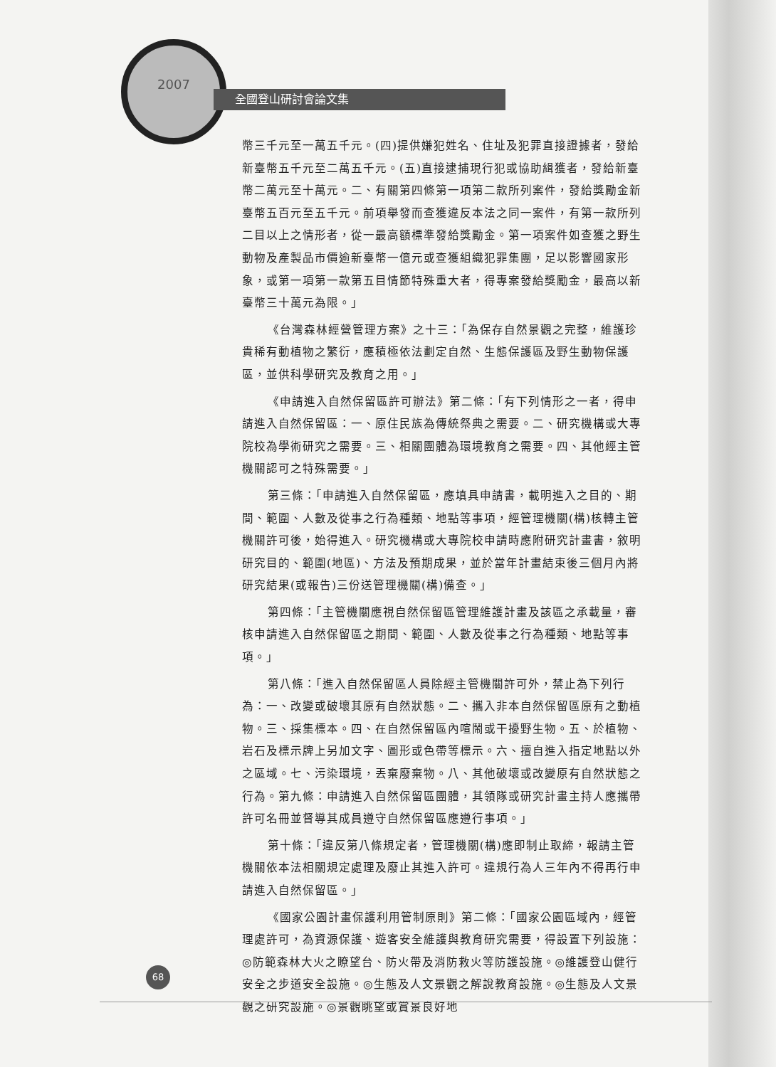2007
全國登山研討會論文集
幣三千元至一萬五千元。(四)提供嫌犯姓名、住址及犯罪直接證據者，發給新臺幣五千元至二萬五千元。(五)直接逮捕現行犯或協助緝獲者，發給新臺幣二萬元至十萬元。二、有關第四條第一項第二款所列案件，發給獎勵金新臺幣五百元至五千元。前項舉發而查獲違反本法之同一案件，有第一款所列二目以上之情形者，從一最高額標準發給獎勵金。第一項案件如查獲之野生動物及產製品市價逾新臺幣一億元或查獲組織犯罪集團，足以影響國家形象，或第一項第一款第五目情節特殊重大者，得專案發給獎勵金，最高以新臺幣三十萬元為限。」
《台灣森林經營管理方案》之十三：「為保存自然景觀之完整，維護珍貴稀有動植物之繁衍，應積極依法劃定自然、生態保護區及野生動物保護區，並供科學研究及教育之用。」
《申請進入自然保留區許可辦法》第二條：「有下列情形之一者，得申請進入自然保留區：一、原住民族為傳統祭典之需要。二、研究機構或大專院校為學術研究之需要。三、相關團體為環境教育之需要。四、其他經主管機關認可之特殊需要。」
第三條：「申請進入自然保留區，應填具申請書，載明進入之目的、期間、範圍、人數及從事之行為種類、地點等事項，經管理機關(構)核轉主管機關許可後，始得進入。研究機構或大專院校申請時應附研究計畫書，敘明研究目的、範圍(地區)、方法及預期成果，並於當年計畫結束後三個月內將研究結果(或報告)三份送管理機關(構)備查。」
第四條：「主管機關應視自然保留區管理維護計畫及該區之承載量，審核申請進入自然保留區之期間、範圍、人數及從事之行為種類、地點等事項。」
第八條：「進入自然保留區人員除經主管機關許可外，禁止為下列行為：一、改變或破壞其原有自然狀態。二、攜入非本自然保留區原有之動植物。三、採集標本。四、在自然保留區內喧鬧或干擾野生物。五、於植物、岩石及標示牌上另加文字、圖形或色帶等標示。六、擅自進入指定地點以外之區域。七、污染環境，丟棄廢棄物。八、其他破壞或改變原有自然狀態之行為。第九條：申請進入自然保留區團體，其領隊或研究計畫主持人應攜帶許可名冊並督導其成員遵守自然保留區應遵行事項。」
第十條：「違反第八條規定者，管理機關(構)應即制止取締，報請主管機關依本法相關規定處理及廢止其進入許可。違規行為人三年內不得再行申請進入自然保留區。」
《國家公園計畫保護利用管制原則》第二條：「國家公園區域內，經管理處許可，為資源保護、遊客安全維護與教育研究需要，得設置下列設施：◎防範森林大火之瞭望台、防火帶及消防救火等防護設施。◎維護登山健行安全之步道安全設施。◎生態及人文景觀之解說教育設施。◎生態及人文景觀之研究設施。◎景觀眺望或賞景良好地
68